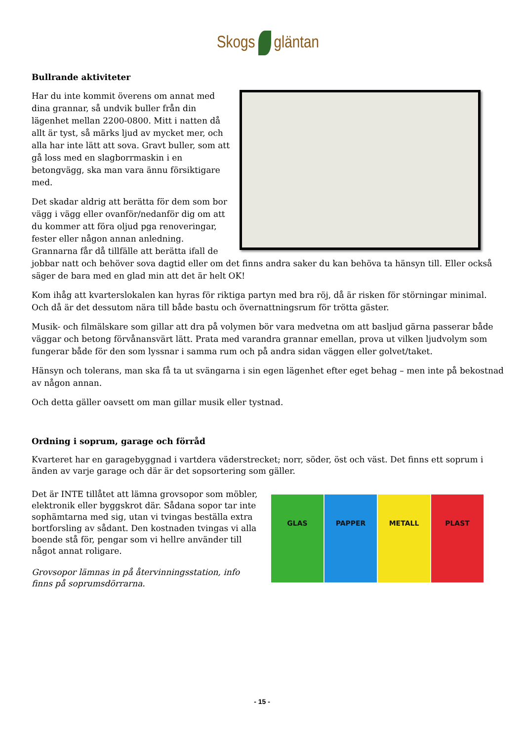Skogs gläntan
Bullrande aktiviteter
Har du inte kommit överens om annat med dina grannar, så undvik buller från din lägenhet mellan 2200-0800. Mitt i natten då allt är tyst, så märks ljud av mycket mer, och alla har inte lätt att sova. Gravt buller, som att gå loss med en slagborrmaskin i en betongvägg, ska man vara ännu försiktigare med.
Det skadar aldrig att berätta för dem som bor vägg i vägg eller ovanför/nedanför dig om att du kommer att föra oljud pga renoveringar, fester eller någon annan anledning. Grannarna får då tillfälle att berätta ifall de jobbar natt och behöver sova dagtid eller om det finns andra saker du kan behöva ta hänsyn till. Eller också säger de bara med en glad min att det är helt OK!
Kom ihåg att kvarterslokalen kan hyras för riktiga partyn med bra röj, då är risken för störningar minimal. Och då är det dessutom nära till både bastu och övernattningsrum för trötta gäster.
Musik- och filmälskare som gillar att dra på volymen bör vara medvetna om att basljud gärna passerar både väggar och betong förvånansvärt lätt. Prata med varandra grannar emellan, prova ut vilken ljudvolym som fungerar både för den som lyssnar i samma rum och på andra sidan väggen eller golvet/taket.
Hänsyn och tolerans, man ska få ta ut svängarna i sin egen lägenhet efter eget behag – men inte på bekostnad av någon annan.
Och detta gäller oavsett om man gillar musik eller tystnad.
Ordning i soprum, garage och förråd
Kvarteret har en garagebyggnad i vartdera väderstrecket; norr, söder, öst och väst. Det finns ett soprum i änden av varje garage och där är det sopsortering som gäller.
GLAS PAPPER METALL PLAST
Det är INTE tillåtet att lämna grovsopor som möbler, elektronik eller byggskrot där. Sådana sopor tar inte sophämtarna med sig, utan vi tvingas beställa extra bortforsling av sådant. Den kostnaden tvingas vi alla boende stå för, pengar som vi hellre använder till något annat roligare.
Grovsopor lämnas in på återvinningsstation, info finns på soprumsdörrarna.
- 15 -